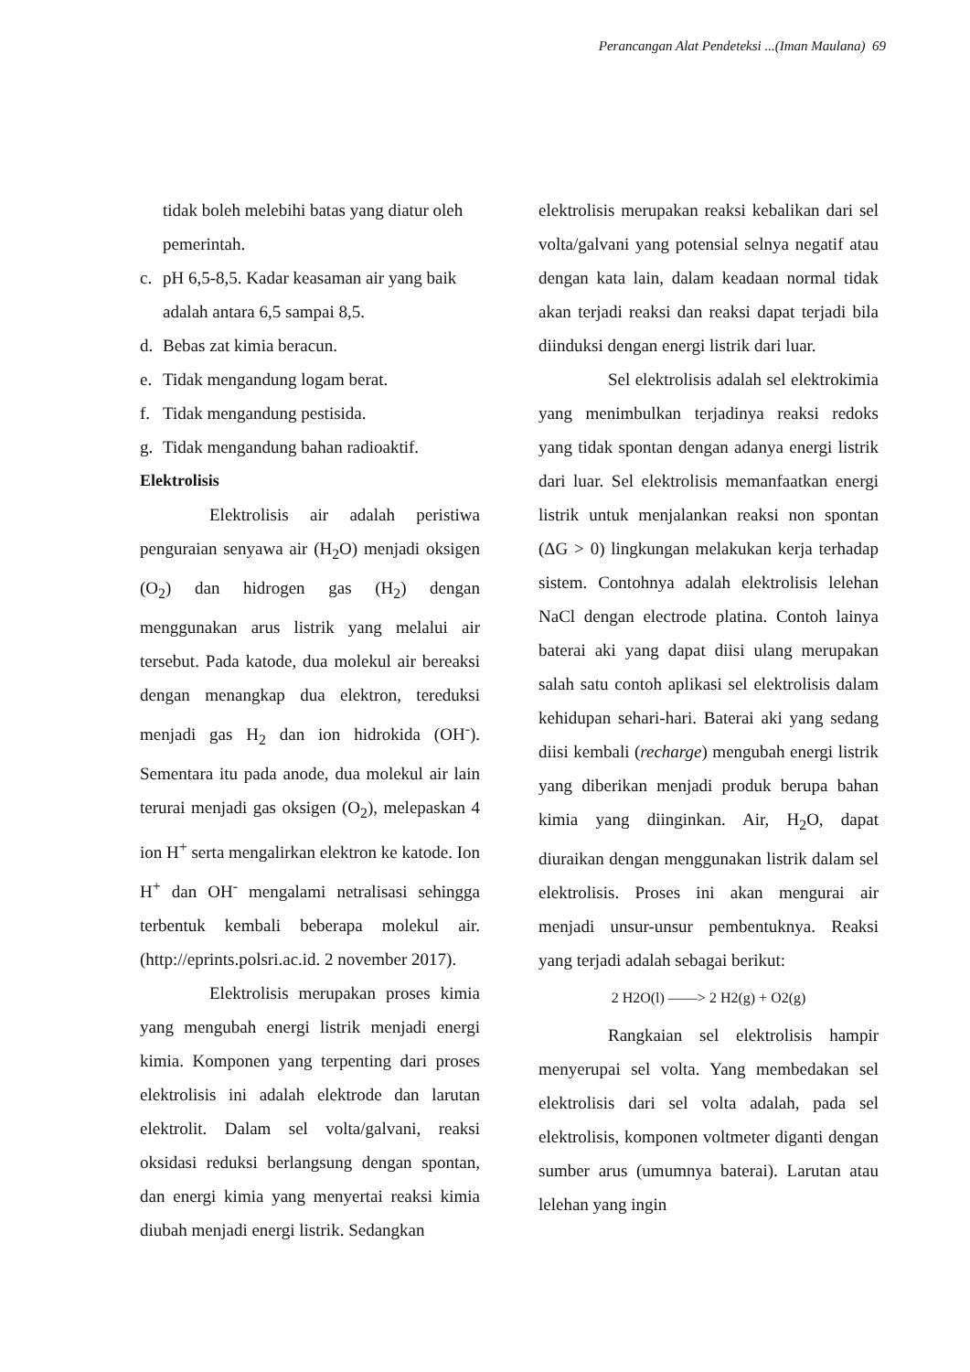Perancangan Alat Pendeteksi ...(Iman Maulana) 69
tidak boleh melebihi batas yang diatur oleh pemerintah.
c. pH 6,5-8,5. Kadar keasaman air yang baik adalah antara 6,5 sampai 8,5.
d. Bebas zat kimia beracun.
e. Tidak mengandung logam berat.
f. Tidak mengandung pestisida.
g. Tidak mengandung bahan radioaktif.
Elektrolisis
Elektrolisis air adalah peristiwa penguraian senyawa air (H<sub>2</sub>O) menjadi oksigen (O<sub>2</sub>) dan hidrogen gas (H<sub>2</sub>) dengan menggunakan arus listrik yang melalui air tersebut. Pada katode, dua molekul air bereaksi dengan menangkap dua elektron, tereduksi menjadi gas H<sub>2</sub> dan ion hidrokida (OH<sup>-</sup>). Sementara itu pada anode, dua molekul air lain terurai menjadi gas oksigen (O<sub>2</sub>), melepaskan 4 ion H<sup>+</sup> serta mengalirkan elektron ke katode. Ion H<sup>+</sup> dan OH<sup>-</sup> mengalami netralisasi sehingga terbentuk kembali beberapa molekul air. (http://eprints.polsri.ac.id. 2 november 2017).
Elektrolisis merupakan proses kimia yang mengubah energi listrik menjadi energi kimia. Komponen yang terpenting dari proses elektrolisis ini adalah elektrode dan larutan elektrolit. Dalam sel volta/galvani, reaksi oksidasi reduksi berlangsung dengan spontan, dan energi kimia yang menyertai reaksi kimia diubah menjadi energi listrik. Sedangkan
elektrolisis merupakan reaksi kebalikan dari sel volta/galvani yang potensial selnya negatif atau dengan kata lain, dalam keadaan normal tidak akan terjadi reaksi dan reaksi dapat terjadi bila diinduksi dengan energi listrik dari luar.
Sel elektrolisis adalah sel elektrokimia yang menimbulkan terjadinya reaksi redoks yang tidak spontan dengan adanya energi listrik dari luar. Sel elektrolisis memanfaatkan energi listrik untuk menjalankan reaksi non spontan (ΔG > 0) lingkungan melakukan kerja terhadap sistem. Contohnya adalah elektrolisis lelehan NaCl dengan electrode platina. Contoh lainya baterai aki yang dapat diisi ulang merupakan salah satu contoh aplikasi sel elektrolisis dalam kehidupan sehari-hari. Baterai aki yang sedang diisi kembali (recharge) mengubah energi listrik yang diberikan menjadi produk berupa bahan kimia yang diinginkan. Air, H<sub>2</sub>O, dapat diuraikan dengan menggunakan listrik dalam sel elektrolisis. Proses ini akan mengurai air menjadi unsur-unsur pembentuknya. Reaksi yang terjadi adalah sebagai berikut:
2 H2O(l) ——> 2 H2(g) + O2(g)
Rangkaian sel elektrolisis hampir menyerupai sel volta. Yang membedakan sel elektrolisis dari sel volta adalah, pada sel elektrolisis, komponen voltmeter diganti dengan sumber arus (umumnya baterai). Larutan atau lelehan yang ingin